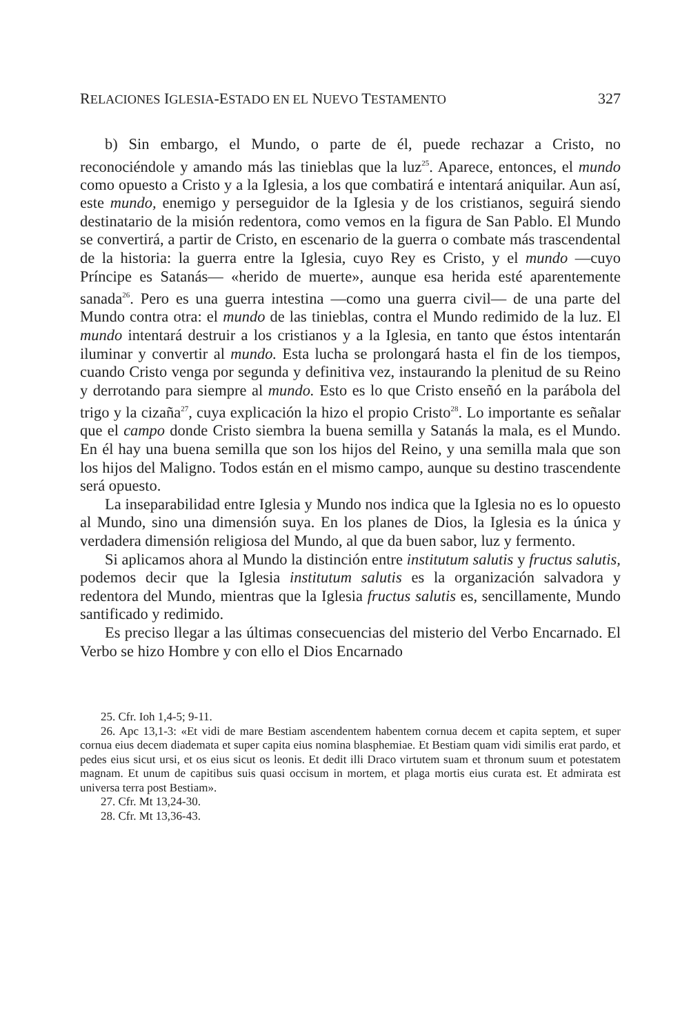RELACIONES IGLESIA-ESTADO EN EL NUEVO TESTAMENTO 327
b) Sin embargo, el Mundo, o parte de él, puede rechazar a Cristo, no reconociéndole y amando más las tinieblas que la luz<sup>25</sup>. Aparece, entonces, el mundo como opuesto a Cristo y a la Iglesia, a los que combatirá e intentará aniquilar. Aun así, este mundo, enemigo y perseguidor de la Iglesia y de los cristianos, seguirá siendo destinatario de la misión redentora, como vemos en la figura de San Pablo. El Mundo se convertirá, a partir de Cristo, en escenario de la guerra o combate más trascendental de la historia: la guerra entre la Iglesia, cuyo Rey es Cristo, y el mundo —cuyo Príncipe es Satanás— «herido de muerte», aunque esa herida esté aparentemente sanada<sup>26</sup>. Pero es una guerra intestina —como una guerra civil— de una parte del Mundo contra otra: el mundo de las tinieblas, contra el Mundo redimido de la luz. El mundo intentará destruir a los cristianos y a la Iglesia, en tanto que éstos intentarán iluminar y convertir al mundo. Esta lucha se prolongará hasta el fin de los tiempos, cuando Cristo venga por segunda y definitiva vez, instaurando la plenitud de su Reino y derrotando para siempre al mundo. Esto es lo que Cristo enseñó en la parábola del trigo y la cizaña<sup>27</sup>, cuya explicación la hizo el propio Cristo<sup>28</sup>. Lo importante es señalar que el campo donde Cristo siembra la buena semilla y Satanás la mala, es el Mundo. En él hay una buena semilla que son los hijos del Reino, y una semilla mala que son los hijos del Maligno. Todos están en el mismo campo, aunque su destino trascendente será opuesto.
La inseparabilidad entre Iglesia y Mundo nos indica que la Iglesia no es lo opuesto al Mundo, sino una dimensión suya. En los planes de Dios, la Iglesia es la única y verdadera dimensión religiosa del Mundo, al que da buen sabor, luz y fermento.
Si aplicamos ahora al Mundo la distinción entre institutum salutis y fructus salutis, podemos decir que la Iglesia institutum salutis es la organización salvadora y redentora del Mundo, mientras que la Iglesia fructus salutis es, sencillamente, Mundo santificado y redimido.
Es preciso llegar a las últimas consecuencias del misterio del Verbo Encarnado. El Verbo se hizo Hombre y con ello el Dios Encarnado
25. Cfr. Ioh 1,4-5; 9-11.
26. Apc 13,1-3: «Et vidi de mare Bestiam ascendentem habentem cornua decem et capita septem, et super cornua eius decem diademata et super capita eius nomina blasphemiae. Et Bestiam quam vidi similis erat pardo, et pedes eius sicut ursi, et os eius sicut os leonis. Et dedit illi Draco virtutem suam et thronum suum et potestatem magnam. Et unum de capitibus suis quasi occisum in mortem, et plaga mortis eius curata est. Et admirata est universa terra post Bestiam».
27. Cfr. Mt 13,24-30.
28. Cfr. Mt 13,36-43.